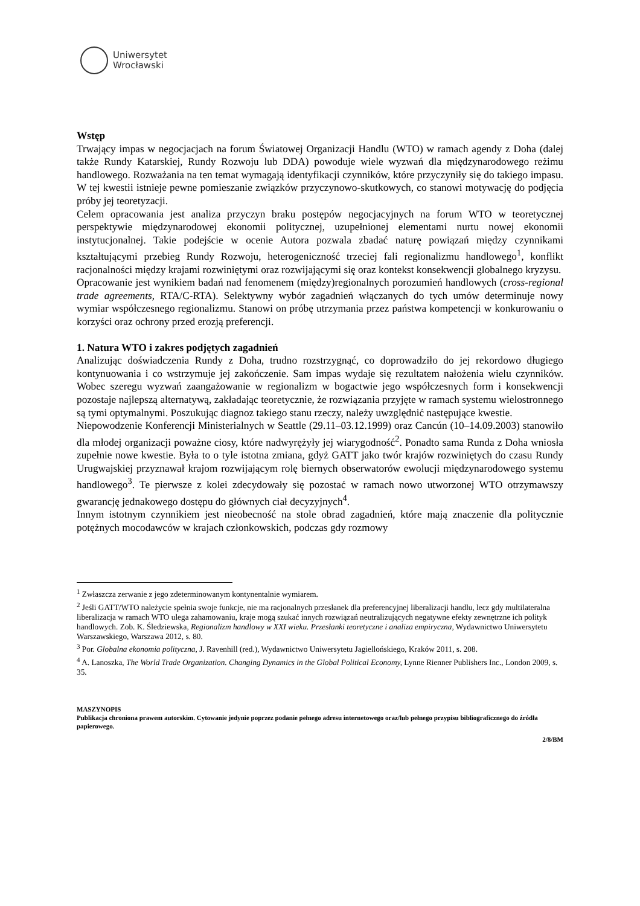Uniwersytet
Wrocławski
Wstęp
Trwający impas w negocjacjach na forum Światowej Organizacji Handlu (WTO) w ramach agendy z Doha (dalej także Rundy Katarskiej, Rundy Rozwoju lub DDA) powoduje wiele wyzwań dla międzynarodowego reżimu handlowego. Rozważania na ten temat wymagają identyfikacji czynników, które przyczyniły się do takiego impasu. W tej kwestii istnieje pewne pomieszanie związków przyczynowo-skutkowych, co stanowi motywację do podjęcia próby jej teoretyzacji.
Celem opracowania jest analiza przyczyn braku postępów negocjacyjnych na forum WTO w teoretycznej perspektywie międzynarodowej ekonomii politycznej, uzupełnionej elementami nurtu nowej ekonomii instytucjonalnej. Takie podejście w ocenie Autora pozwala zbadać naturę powiązań między czynnikami kształtującymi przebieg Rundy Rozwoju, heterogeniczność trzeciej fali regionalizmu handlowego<sup>1</sup>, konflikt racjonalności między krajami rozwiniętymi oraz rozwijającymi się oraz kontekst konsekwencji globalnego kryzysu.
Opracowanie jest wynikiem badań nad fenomenem (między)regionalnych porozumień handlowych (cross-regional trade agreements, RTA/C-RTA). Selektywny wybór zagadnień włączanych do tych umów determinuje nowy wymiar współczesnego regionalizmu. Stanowi on próbę utrzymania przez państwa kompetencji w konkurowaniu o korzyści oraz ochrony przed erozją preferencji.
1. Natura WTO i zakres podjętych zagadnień
Analizując doświadczenia Rundy z Doha, trudno rozstrzygnąć, co doprowadziło do jej rekordowo długiego kontynuowania i co wstrzymuje jej zakończenie. Sam impas wydaje się rezultatem nałożenia wielu czynników. Wobec szeregu wyzwań zaangażowanie w regionalizm w bogactwie jego współczesnych form i konsekwencji pozostaje najlepszą alternatywą, zakładając teoretycznie, że rozwiązania przyjęte w ramach systemu wielostronnego są tymi optymalnymi. Poszukując diagnoz takiego stanu rzeczy, należy uwzględnić następujące kwestie.
Niepowodzenie Konferencji Ministerialnych w Seattle (29.11–03.12.1999) oraz Cancún (10–14.09.2003) stanowiło dla młodej organizacji poważne ciosy, które nadwyrężyły jej wiarygodność<sup>2</sup>. Ponadto sama Runda z Doha wniosła zupełnie nowe kwestie. Była to o tyle istotna zmiana, gdyż GATT jako twór krajów rozwiniętych do czasu Rundy Urugwajskiej przyznawał krajom rozwijającym rolę biernych obserwatorów ewolucji międzynarodowego systemu handlowego<sup>3</sup>. Te pierwsze z kolei zdecydowały się pozostać w ramach nowo utworzonej WTO otrzymawszy gwarancję jednakowego dostępu do głównych ciał decyzyjnych<sup>4</sup>.
Innym istotnym czynnikiem jest nieobecność na stole obrad zagadnień, które mają znaczenie dla politycznie potężnych mocodawców w krajach członkowskich, podczas gdy rozmowy
<sup>1</sup> Zwłaszcza zerwanie z jego zdeterminowanym kontynentalnie wymiarem.
<sup>2</sup> Jeśli GATT/WTO należycie spełnia swoje funkcje, nie ma racjonalnych przesłanek dla preferencyjnej liberalizacji handlu, lecz gdy multilateralna liberalizacja w ramach WTO ulega zahamowaniu, kraje mogą szukać innych rozwiązań neutralizujących negatywne efekty zewnętrzne ich polityk handlowych. Zob. K. Śledziewska, Regionalizm handlowy w XXI wieku. Przesłanki teoretyczne i analiza empiryczna, Wydawnictwo Uniwersytetu Warszawskiego, Warszawa 2012, s. 80.
<sup>3</sup> Por. Globalna ekonomia polityczna, J. Ravenhill (red.), Wydawnictwo Uniwersytetu Jagiellońskiego, Kraków 2011, s. 208.
<sup>4</sup> A. Lanoszka, The World Trade Organization. Changing Dynamics in the Global Political Economy, Lynne Rienner Publishers Inc., London 2009, s. 35.
MASZYNOPIS
Publikacja chroniona prawem autorskim. Cytowanie jedynie poprzez podanie pełnego adresu internetowego oraz/lub pełnego przypisu bibliograficznego do źródła papierowego.
2/8/BM